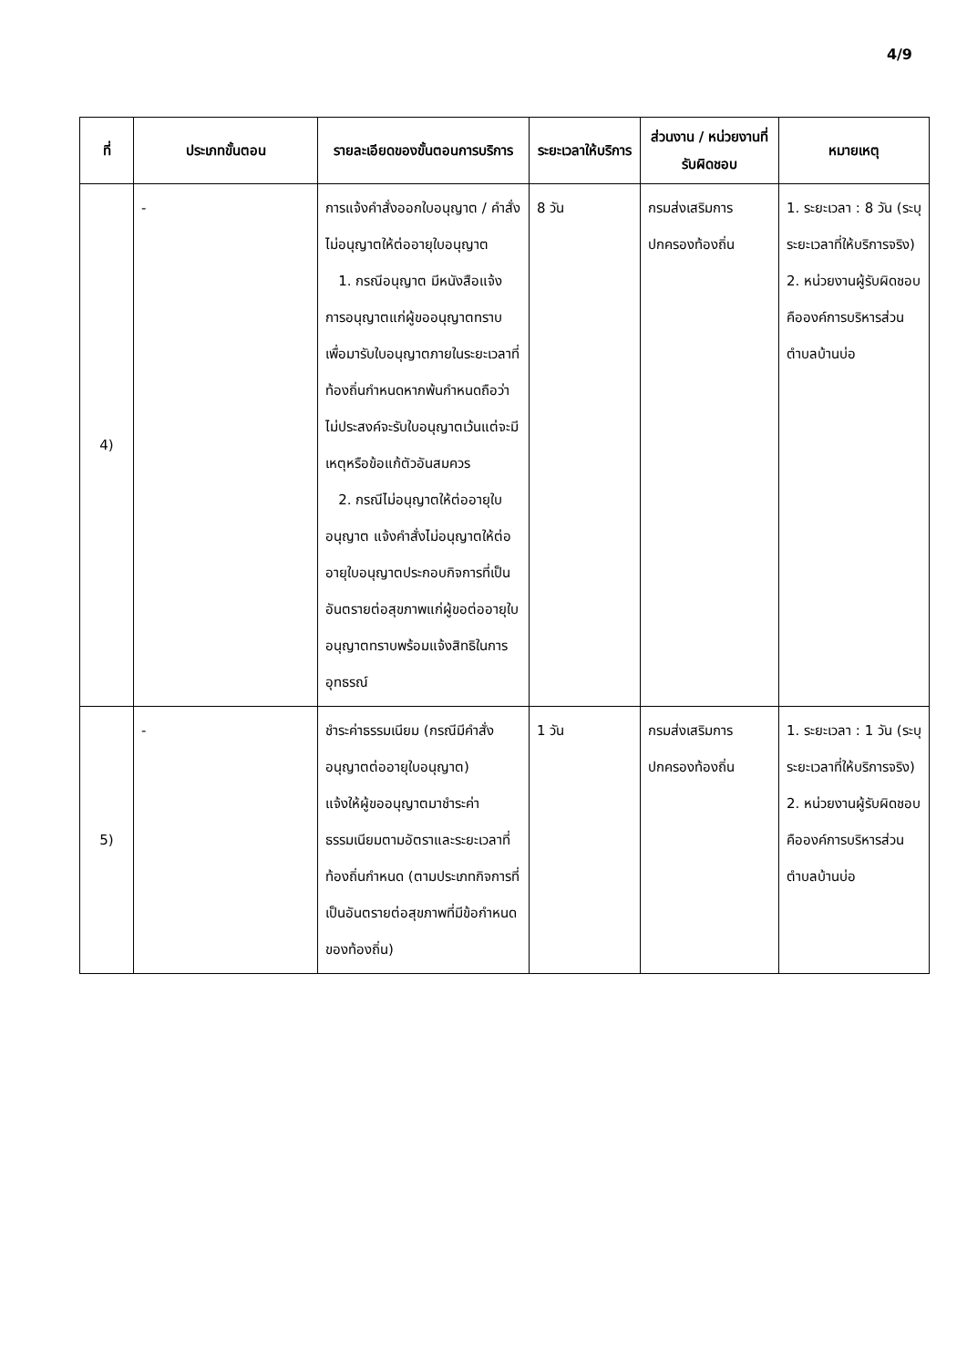4/9
| ที่ | ประเภทขั้นตอน | รายละเอียดของขั้นตอนการบริการ | ระยะเวลาให้บริการ | ส่วนงาน / หน่วยงานที่รับผิดชอบ | หมายเหตุ |
| --- | --- | --- | --- | --- | --- |
| 4) | - | การแจ้งคำสั่งออกใบอนุญาต / คำสั่งไม่อนุญาตให้ต่ออายุใบอนุญาต 1. กรณีอนุญาต มีหนังสือแจ้งการอนุญาตแก่ผู้ขออนุญาตทราบเพื่อมารับใบอนุญาตภายในระยะเวลาที่ท้องถิ่นกำหนดหากพ้นกำหนดถือว่าไม่ประสงค์จะรับใบอนุญาตเว้นแต่จะมีเหตุหรือข้อแก้ตัวอันสมควร 2. กรณีไม่อนุญาตให้ต่ออายุใบอนุญาต แจ้งคำสั่งไม่อนุญาตให้ต่ออายุใบอนุญาตประกอบกิจการที่เป็นอันตรายต่อสุขภาพแก่ผู้ขอต่ออายุใบอนุญาตทราบพร้อมแจ้งสิทธิในการอุทธรณ์ | 8 วัน | กรมส่งเสริมการปกครองท้องถิ่น | 1. ระยะเวลา : 8 วัน (ระบุระยะเวลาที่ให้บริการจริง) 2. หน่วยงานผู้รับผิดชอบคือองค์การบริหารส่วนตำบลบ้านบ่อ |
| 5) | - | ชำระค่าธรรมเนียม (กรณีมีคำสั่งอนุญาตต่ออายุใบอนุญาต) แจ้งให้ผู้ขออนุญาตมาชำระค่าธรรมเนียมตามอัตราและระยะเวลาที่ท้องถิ่นกำหนด (ตามประเภทกิจการที่เป็นอันตรายต่อสุขภาพที่มีข้อกำหนดของท้องถิ่น) | 1 วัน | กรมส่งเสริมการปกครองท้องถิ่น | 1. ระยะเวลา : 1 วัน (ระบุระยะเวลาที่ให้บริการจริง) 2. หน่วยงานผู้รับผิดชอบคือองค์การบริหารส่วนตำบลบ้านบ่อ |